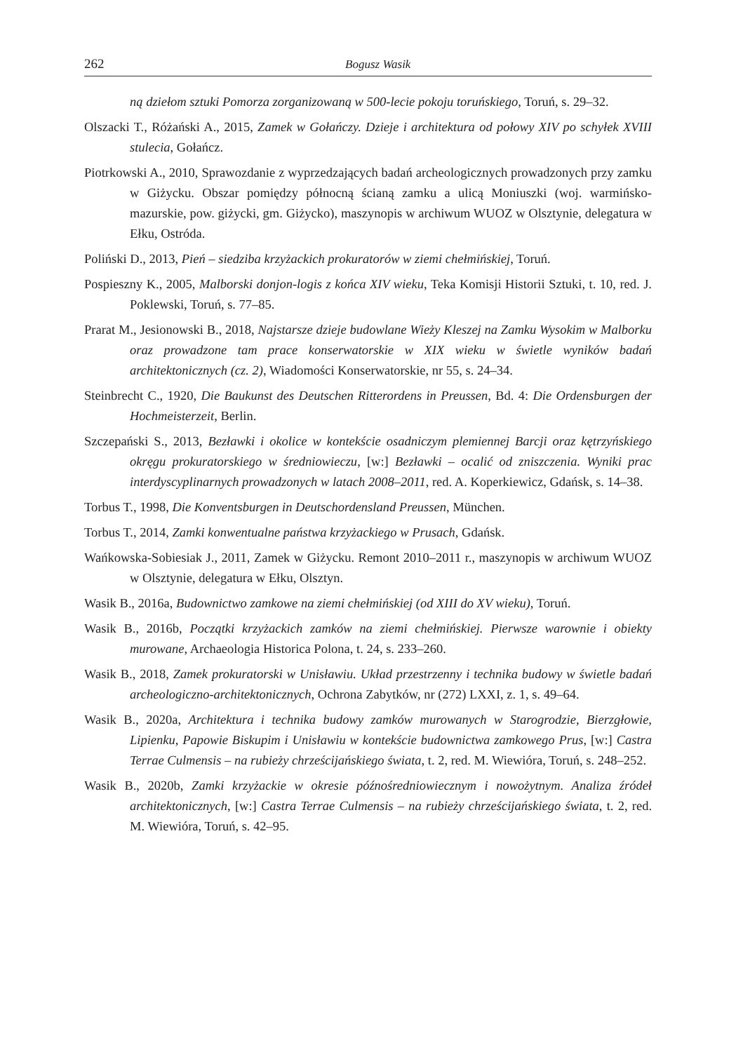262 Bogusz Wasik
ną dziełom sztuki Pomorza zorganizowaną w 500-lecie pokoju toruńskiego, Toruń, s. 29–32.
Olszacki T., Różański A., 2015, Zamek w Gołańczy. Dzieje i architektura od połowy XIV po schyłek XVIII stulecia, Gołańcz.
Piotrkowski A., 2010, Sprawozdanie z wyprzedzających badań archeologicznych prowadzonych przy zamku w Giżycku. Obszar pomiędzy północną ścianą zamku a ulicą Moniuszki (woj. warmińsko-mazurskie, pow. giżycki, gm. Giżycko), maszynopis w archiwum WUOZ w Olsztynie, delegatura w Ełku, Ostróda.
Poliński D., 2013, Pień – siedziba krzyżackich prokuratorów w ziemi chełmińskiej, Toruń.
Pospieszny K., 2005, Malborski donjon-logis z końca XIV wieku, Teka Komisji Historii Sztuki, t. 10, red. J. Poklewski, Toruń, s. 77–85.
Prarat M., Jesionowski B., 2018, Najstarsze dzieje budowlane Wieży Kleszej na Zamku Wysokim w Malborku oraz prowadzone tam prace konserwatorskie w XIX wieku w świetle wyników badań architektonicznych (cz. 2), Wiadomości Konserwatorskie, nr 55, s. 24–34.
Steinbrecht C., 1920, Die Baukunst des Deutschen Ritterordens in Preussen, Bd. 4: Die Ordensburgen der Hochmeisterzeit, Berlin.
Szczepański S., 2013, Bezławki i okolice w kontekście osadniczym plemiennej Barcji oraz kętrzyńskiego okręgu prokuratorskiego w średniowieczu, [w:] Bezławki – ocalić od zniszczenia. Wyniki prac interdyscyplinarnych prowadzonych w latach 2008–2011, red. A. Koperkiewicz, Gdańsk, s. 14–38.
Torbus T., 1998, Die Konventsburgen in Deutschordensland Preussen, München.
Torbus T., 2014, Zamki konwentualne państwa krzyżackiego w Prusach, Gdańsk.
Wańkowska-Sobiesiak J., 2011, Zamek w Giżycku. Remont 2010–2011 r., maszynopis w archiwum WUOZ w Olsztynie, delegatura w Ełku, Olsztyn.
Wasik B., 2016a, Budownictwo zamkowe na ziemi chełmińskiej (od XIII do XV wieku), Toruń.
Wasik B., 2016b, Początki krzyżackich zamków na ziemi chełmińskiej. Pierwsze warownie i obiekty murowane, Archaeologia Historica Polona, t. 24, s. 233–260.
Wasik B., 2018, Zamek prokuratorski w Unisławiu. Układ przestrzenny i technika budowy w świetle badań archeologiczno-architektonicznych, Ochrona Zabytków, nr (272) LXXI, z. 1, s. 49–64.
Wasik B., 2020a, Architektura i technika budowy zamków murowanych w Starogrodzie, Bierzgłowie, Lipienku, Papowie Biskupim i Unisławiu w kontekście budownictwa zamkowego Prus, [w:] Castra Terrae Culmensis – na rubieży chrześcijańskiego świata, t. 2, red. M. Wiewióra, Toruń, s. 248–252.
Wasik B., 2020b, Zamki krzyżackie w okresie późnośredniowiecznym i nowożytnym. Analiza źródeł architektonicznych, [w:] Castra Terrae Culmensis – na rubieży chrześcijańskiego świata, t. 2, red. M. Wiewióra, Toruń, s. 42–95.